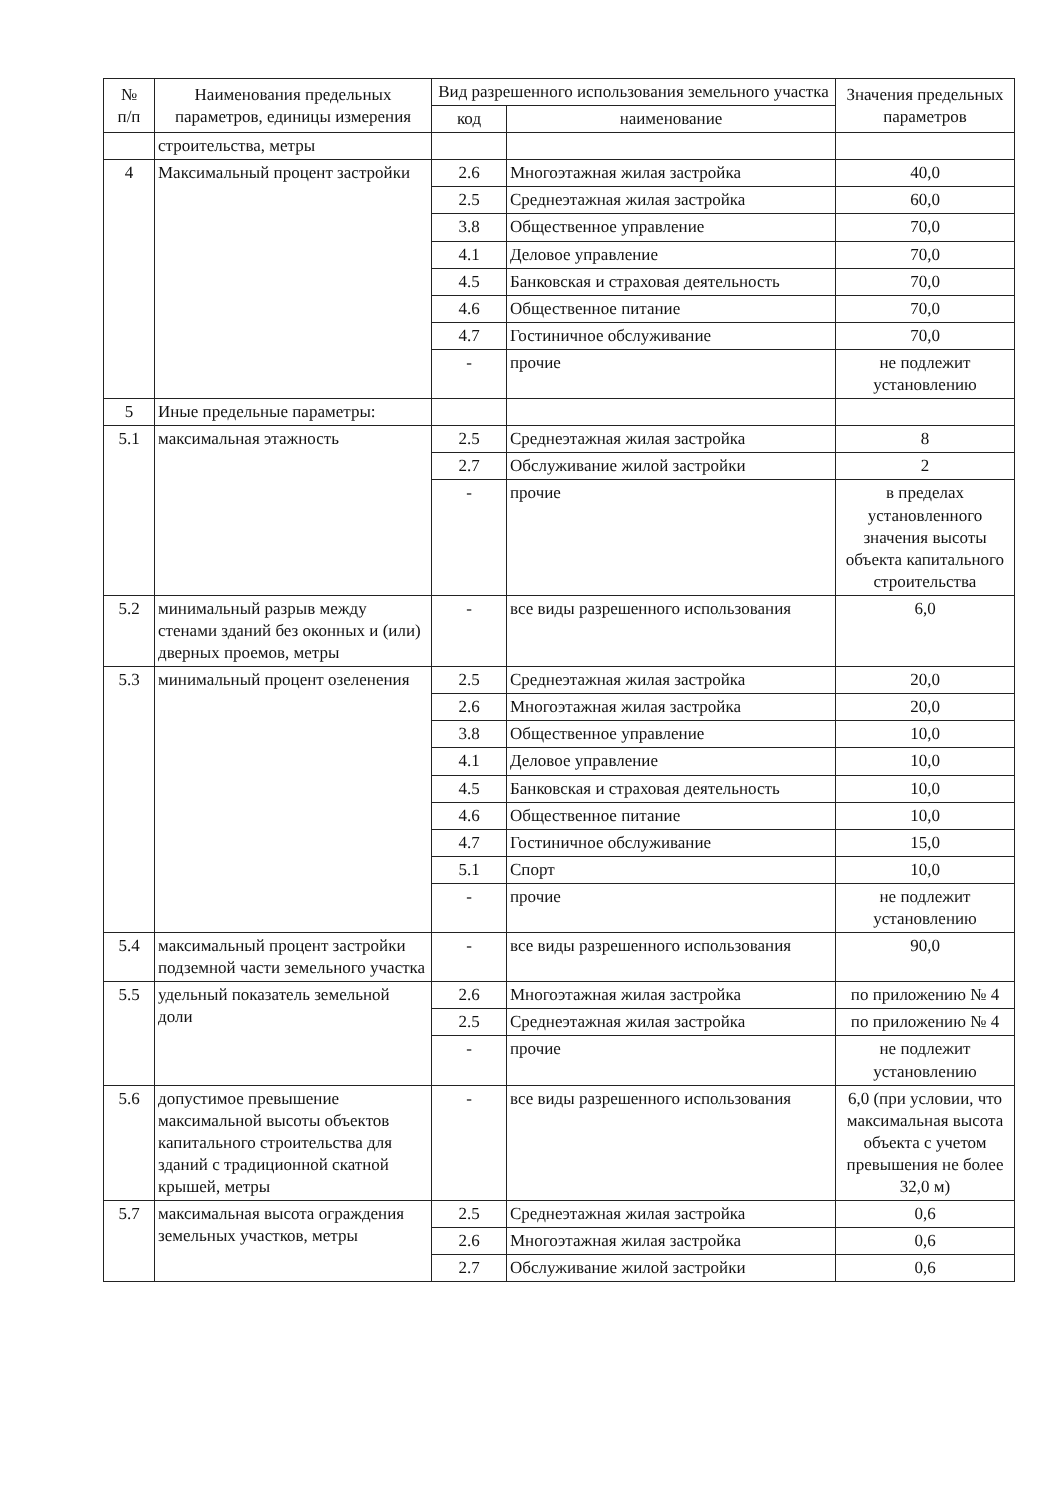| № п/п | Наименования предельных параметров, единицы измерения | Вид разрешенного использования земельного участка | | Значения предельных параметров |
| --- | --- | --- | --- | --- |
| | | код | наименование | |
| | строительства, метры | | | |
| 4 | Максимальный процент застройки | 2.6 | Многоэтажная жилая застройка | 40,0 |
| | | 2.5 | Среднеэтажная жилая застройка | 60,0 |
| | | 3.8 | Общественное управление | 70,0 |
| | | 4.1 | Деловое управление | 70,0 |
| | | 4.5 | Банковская и страховая деятельность | 70,0 |
| | | 4.6 | Общественное питание | 70,0 |
| | | 4.7 | Гостиничное обслуживание | 70,0 |
| | | - | прочие | не подлежит установлению |
| 5 | Иные предельные параметры: | | | |
| 5.1 | максимальная этажность | 2.5 | Среднеэтажная жилая застройка | 8 |
| | | 2.7 | Обслуживание жилой застройки | 2 |
| | | - | прочие | в пределах установленного значения высоты объекта капитального строительства |
| 5.2 | минимальный разрыв между стенами зданий без оконных и (или) дверных проемов, метры | - | все виды разрешенного использования | 6,0 |
| 5.3 | минимальный процент озеленения | 2.5 | Среднеэтажная жилая застройка | 20,0 |
| | | 2.6 | Многоэтажная жилая застройка | 20,0 |
| | | 3.8 | Общественное управление | 10,0 |
| | | 4.1 | Деловое управление | 10,0 |
| | | 4.5 | Банковская и страховая деятельность | 10,0 |
| | | 4.6 | Общественное питание | 10,0 |
| | | 4.7 | Гостиничное обслуживание | 15,0 |
| | | 5.1 | Спорт | 10,0 |
| | | - | прочие | не подлежит установлению |
| 5.4 | максимальный процент застройки подземной части земельного участка | - | все виды разрешенного использования | 90,0 |
| 5.5 | удельный показатель земельной доли | 2.6 | Многоэтажная жилая застройка | по приложению № 4 |
| | | 2.5 | Среднеэтажная жилая застройка | по приложению № 4 |
| | | - | прочие | не подлежит установлению |
| 5.6 | допустимое превышение максимальной высоты объектов капитального строительства для зданий с традиционной скатной крышей, метры | - | все виды разрешенного использования | 6,0 (при условии, что максимальная высота объекта с учетом превышения не более 32,0 м) |
| 5.7 | максимальная высота ограждения земельных участков, метры | 2.5 | Среднеэтажная жилая застройка | 0,6 |
| | | 2.6 | Многоэтажная жилая застройка | 0,6 |
| | | 2.7 | Обслуживание жилой застройки | 0,6 |